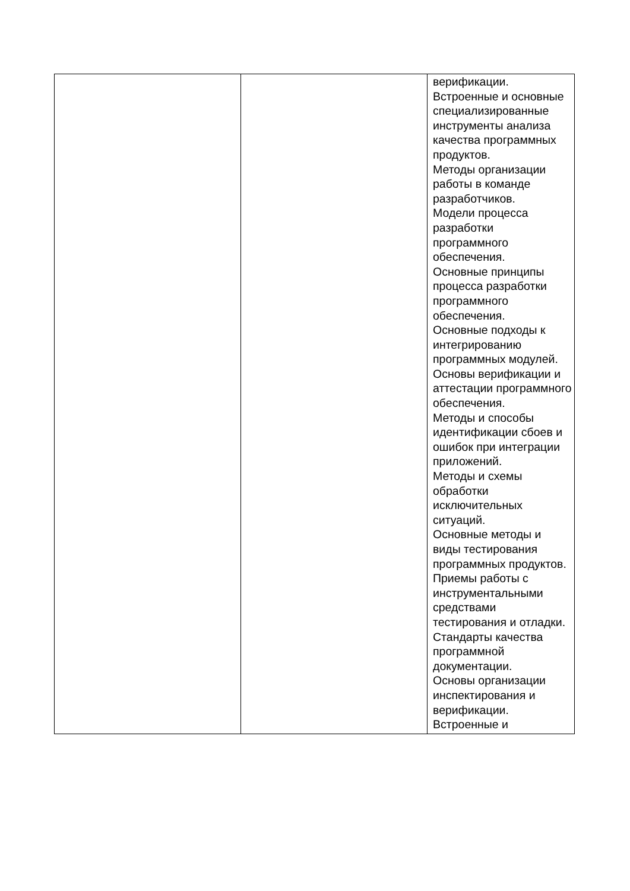| | | верификации. Встроенные и основные специализированные инструменты анализа качества программных продуктов. Методы организации работы в команде разработчиков. Модели процесса разработки программного обеспечения. Основные принципы процесса разработки программного обеспечения. Основные подходы к интегрированию программных модулей. Основы верификации и аттестации программного обеспечения. Методы и способы идентификации сбоев и ошибок при интеграции приложений. Методы и схемы обработки исключительных ситуаций. Основные методы и виды тестирования программных продуктов. Приемы работы с инструментальными средствами тестирования и отладки. Стандарты качества программной документации. Основы организации инспектирования и верификации. Встроенные и |